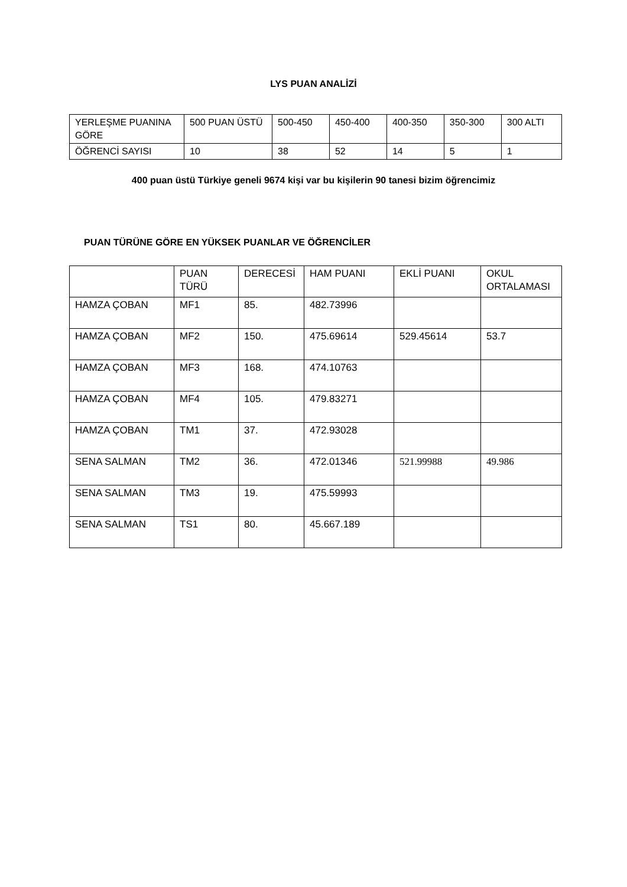LYS PUAN ANALİZİ
| YERLEŞME PUANINA GÖRE | 500 PUAN ÜSTÜ | 500-450 | 450-400 | 400-350 | 350-300 | 300 ALTI |
| ÖĞRENCİ SAYISI | 10 | 38 | 52 | 14 | 5 | 1 |
400 puan üstü Türkiye geneli 9674 kişi var bu kişilerin 90 tanesi bizim öğrencimiz
PUAN TÜRÜNE GÖRE EN YÜKSEK PUANLAR VE ÖĞRENCİLER
| | PUAN TÜRÜ | DERECESİ | HAM PUANI | EKLİ PUANI | OKUL ORTALAMASI |
| HAMZA ÇOBAN | MF1 | 85. | 482.73996 | | |
| HAMZA ÇOBAN | MF2 | 150. | 475.69614 | 529.45614 | 53.7 |
| HAMZA ÇOBAN | MF3 | 168. | 474.10763 | | |
| HAMZA ÇOBAN | MF4 | 105. | 479.83271 | | |
| HAMZA ÇOBAN | TM1 | 37. | 472.93028 | | |
| SENA SALMAN | TM2 | 36. | 472.01346 | 521.99988 | 49.986 |
| SENA SALMAN | TM3 | 19. | 475.59993 | | |
| SENA SALMAN | TS1 | 80. | 45.667.189 | | |